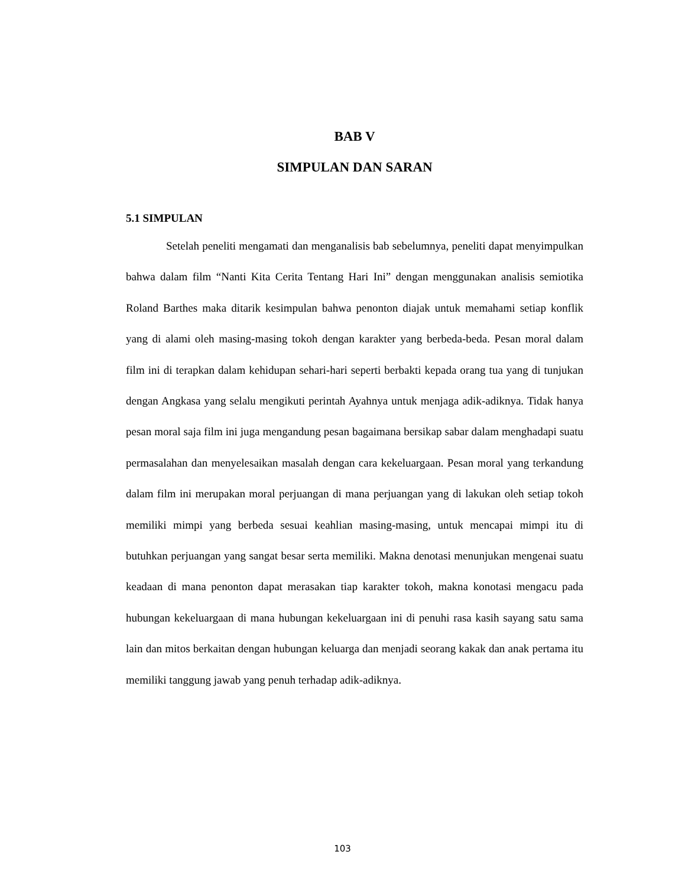BAB V
SIMPULAN DAN SARAN
5.1 SIMPULAN
Setelah peneliti mengamati dan menganalisis bab sebelumnya, peneliti dapat menyimpulkan bahwa dalam film “Nanti Kita Cerita Tentang Hari Ini” dengan menggunakan analisis semiotika Roland Barthes maka ditarik kesimpulan bahwa penonton diajak untuk memahami setiap konflik yang di alami oleh masing-masing tokoh dengan karakter yang berbeda-beda. Pesan moral dalam film ini di terapkan dalam kehidupan sehari-hari seperti berbakti kepada orang tua yang di tunjukan dengan Angkasa yang selalu mengikuti perintah Ayahnya untuk menjaga adik-adiknya. Tidak hanya pesan moral saja film ini juga mengandung pesan bagaimana bersikap sabar dalam menghadapi suatu permasalahan dan menyelesaikan masalah dengan cara kekeluargaan. Pesan moral yang terkandung dalam film ini merupakan moral perjuangan di mana perjuangan yang di lakukan oleh setiap tokoh memiliki mimpi yang berbeda sesuai keahlian masing-masing, untuk mencapai mimpi itu di butuhkan perjuangan yang sangat besar serta memiliki. Makna denotasi menunjukan mengenai suatu keadaan di mana penonton dapat merasakan tiap karakter tokoh, makna konotasi mengacu pada hubungan kekeluargaan di mana hubungan kekeluargaan ini di penuhi rasa kasih sayang satu sama lain dan mitos berkaitan dengan hubungan keluarga dan menjadi seorang kakak dan anak pertama itu memiliki tanggung jawab yang penuh terhadap adik-adiknya.
103